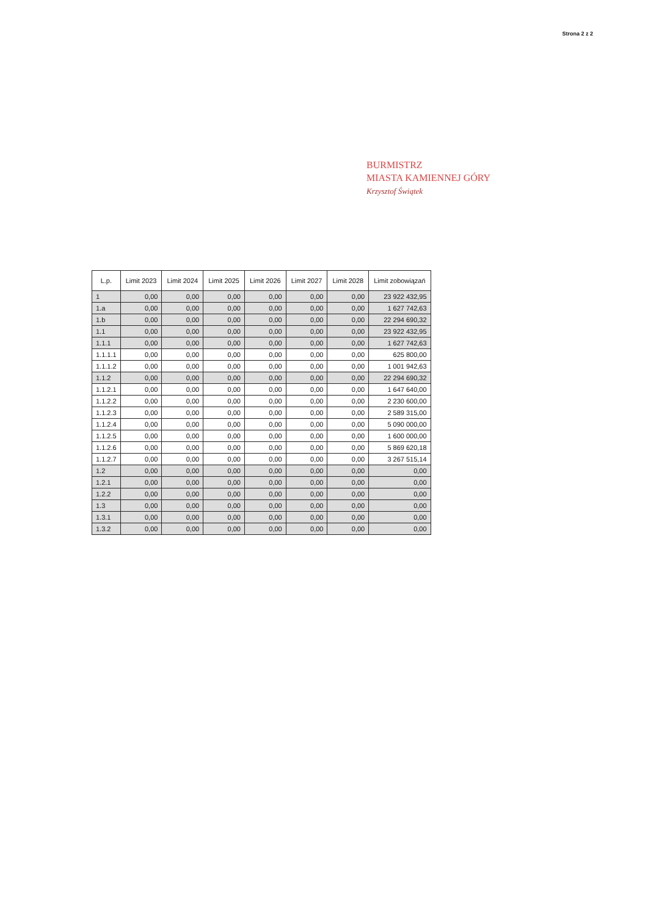Strona 2 z 2
BURMISTRZ
MIASTA KAMIENNEJ GÓRY
Krzysztof Świątek
| L.p. | Limit 2023 | Limit 2024 | Limit 2025 | Limit 2026 | Limit 2027 | Limit 2028 | Limit zobowiązań |
| --- | --- | --- | --- | --- | --- | --- | --- |
| 1 | 0,00 | 0,00 | 0,00 | 0,00 | 0,00 | 0,00 | 23 922 432,95 |
| 1.a | 0,00 | 0,00 | 0,00 | 0,00 | 0,00 | 0,00 | 1 627 742,63 |
| 1.b | 0,00 | 0,00 | 0,00 | 0,00 | 0,00 | 0,00 | 22 294 690,32 |
| 1.1 | 0,00 | 0,00 | 0,00 | 0,00 | 0,00 | 0,00 | 23 922 432,95 |
| 1.1.1 | 0,00 | 0,00 | 0,00 | 0,00 | 0,00 | 0,00 | 1 627 742,63 |
| 1.1.1.1 | 0,00 | 0,00 | 0,00 | 0,00 | 0,00 | 0,00 | 625 800,00 |
| 1.1.1.2 | 0,00 | 0,00 | 0,00 | 0,00 | 0,00 | 0,00 | 1 001 942,63 |
| 1.1.2 | 0,00 | 0,00 | 0,00 | 0,00 | 0,00 | 0,00 | 22 294 690,32 |
| 1.1.2.1 | 0,00 | 0,00 | 0,00 | 0,00 | 0,00 | 0,00 | 1 647 640,00 |
| 1.1.2.2 | 0,00 | 0,00 | 0,00 | 0,00 | 0,00 | 0,00 | 2 230 600,00 |
| 1.1.2.3 | 0,00 | 0,00 | 0,00 | 0,00 | 0,00 | 0,00 | 2 589 315,00 |
| 1.1.2.4 | 0,00 | 0,00 | 0,00 | 0,00 | 0,00 | 0,00 | 5 090 000,00 |
| 1.1.2.5 | 0,00 | 0,00 | 0,00 | 0,00 | 0,00 | 0,00 | 1 600 000,00 |
| 1.1.2.6 | 0,00 | 0,00 | 0,00 | 0,00 | 0,00 | 0,00 | 5 869 620,18 |
| 1.1.2.7 | 0,00 | 0,00 | 0,00 | 0,00 | 0,00 | 0,00 | 3 267 515,14 |
| 1.2 | 0,00 | 0,00 | 0,00 | 0,00 | 0,00 | 0,00 | 0,00 |
| 1.2.1 | 0,00 | 0,00 | 0,00 | 0,00 | 0,00 | 0,00 | 0,00 |
| 1.2.2 | 0,00 | 0,00 | 0,00 | 0,00 | 0,00 | 0,00 | 0,00 |
| 1.3 | 0,00 | 0,00 | 0,00 | 0,00 | 0,00 | 0,00 | 0,00 |
| 1.3.1 | 0,00 | 0,00 | 0,00 | 0,00 | 0,00 | 0,00 | 0,00 |
| 1.3.2 | 0,00 | 0,00 | 0,00 | 0,00 | 0,00 | 0,00 | 0,00 |